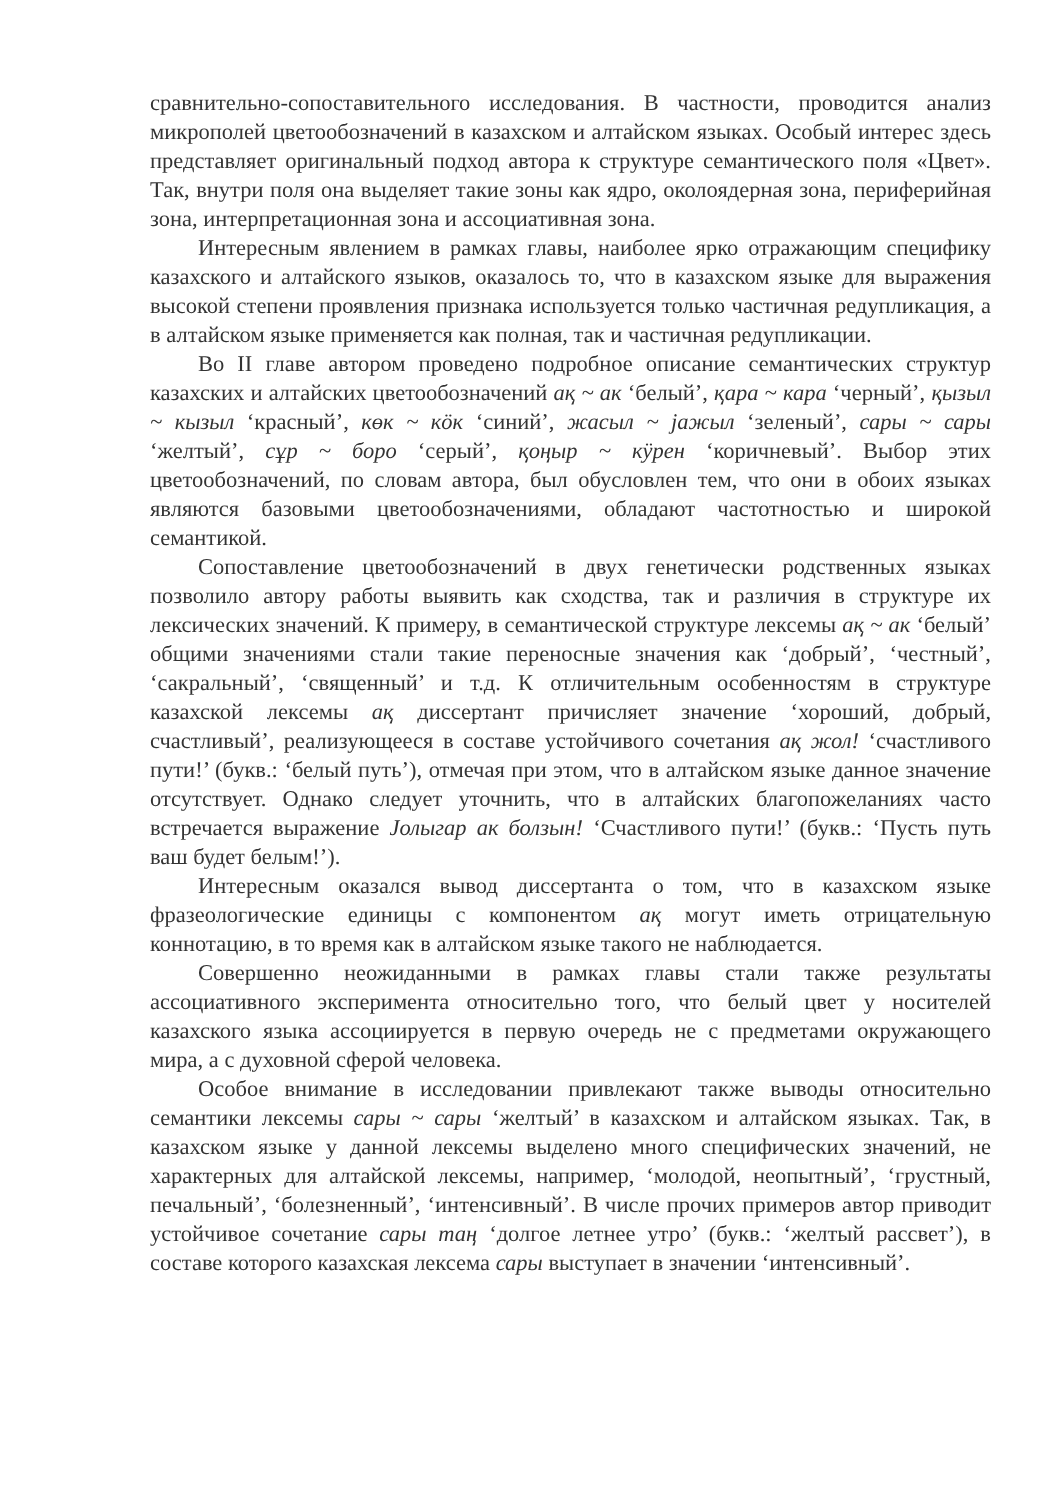сравнительно-сопоставительного исследования. В частности, проводится анализ микрополей цветообозначений в казахском и алтайском языках. Особый интерес здесь представляет оригинальный подход автора к структуре семантического поля «Цвет». Так, внутри поля она выделяет такие зоны как ядро, околоядерная зона, периферийная зона, интерпретационная зона и ассоциативная зона.
Интересным явлением в рамках главы, наиболее ярко отражающим специфику казахского и алтайского языков, оказалось то, что в казахском языке для выражения высокой степени проявления признака используется только частичная редупликация, а в алтайском языке применяется как полная, так и частичная редупликации.
Во II главе автором проведено подробное описание семантических структур казахских и алтайских цветообозначений ақ ~ ак ‘белый’, қара ~ кара ‘черный’, қызыл ~ кызыл ‘красный’, көк ~ кӧк ‘синий’, жасыл ~ јажыл ‘зеленый’, сары ~ сары ‘желтый’, сұр ~ боро ‘серый’, қоңыр ~ кӱрен ‘коричневый’. Выбор этих цветообозначений, по словам автора, был обусловлен тем, что они в обоих языках являются базовыми цветообозначениями, обладают частотностью и широкой семантикой.
Сопоставление цветообозначений в двух генетически родственных языках позволило автору работы выявить как сходства, так и различия в структуре их лексических значений. К примеру, в семантической структуре лексемы ақ ~ ак ‘белый’ общими значениями стали такие переносные значения как ‘добрый’, ‘честный’, ‘сакральный’, ‘священный’ и т.д. К отличительным особенностям в структуре казахской лексемы ақ диссертант причисляет значение ‘хороший, добрый, счастливый’, реализующееся в составе устойчивого сочетания ақ жол! ‘счастливого пути!’ (букв.: ‘белый путь’), отмечая при этом, что в алтайском языке данное значение отсутствует. Однако следует уточнить, что в алтайских благопожеланиях часто встречается выражение Јолыгар ак болзын! ‘Счастливого пути!’ (букв.: ‘Пусть путь ваш будет белым!’).
Интересным оказался вывод диссертанта о том, что в казахском языке фразеологические единицы с компонентом ақ могут иметь отрицательную коннотацию, в то время как в алтайском языке такого не наблюдается.
Совершенно неожиданными в рамках главы стали также результаты ассоциативного эксперимента относительно того, что белый цвет у носителей казахского языка ассоциируется в первую очередь не с предметами окружающего мира, а с духовной сферой человека.
Особое внимание в исследовании привлекают также выводы относительно семантики лексемы сары ~ сары ‘желтый’ в казахском и алтайском языках. Так, в казахском языке у данной лексемы выделено много специфических значений, не характерных для алтайской лексемы, например, ‘молодой, неопытный’, ‘грустный, печальный’, ‘болезненный’, ‘интенсивный’. В числе прочих примеров автор приводит устойчивое сочетание сары таң ‘долгое летнее утро’ (букв.: ‘желтый рассвет’), в составе которого казахская лексема сары выступает в значении ‘интенсивный’.